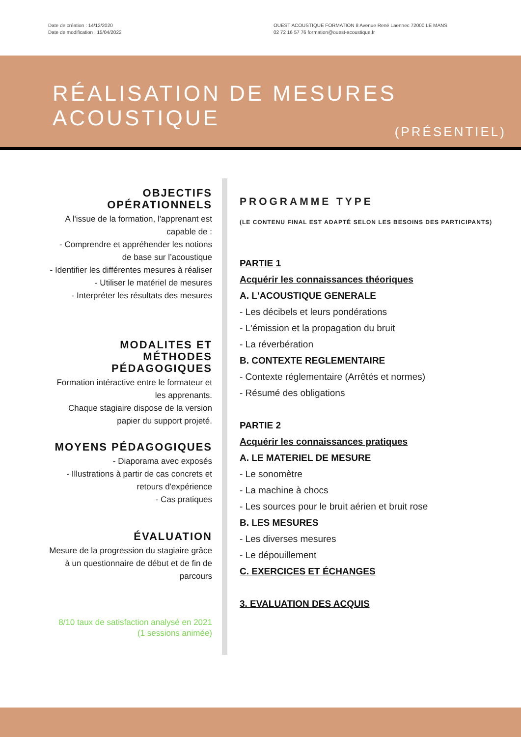Date de création : 14/12/2020
Date de modification : 15/04/2022
OUEST ACOUSTIQUE FORMATION 8 Avenue René Laennec 72000 LE MANS
02 72 16 57 76 formation@ouest-acoustique.fr
RÉALISATION DE MESURES
ACOUSTIQUE
(PRÉSENTIEL)
OBJECTIFS OPÉRATIONNELS
A l'issue de la formation, l'apprenant est capable de :
- Comprendre et appréhender les notions de base sur l’acoustique
- Identifier les différentes mesures à réaliser
- Utiliser le matériel de mesures
- Interpréter les résultats des mesures
MODALITES ET MÉTHODES PÉDAGOGIQUES
Formation intéractive entre le formateur et les apprenants.
Chaque stagiaire dispose de la version papier du support projeté.
MOYENS PÉDAGOGIQUES
- Diaporama avec exposés
- Illustrations à partir de cas concrets et retours d'expérience
- Cas pratiques
ÉVALUATION
Mesure de la progression du stagiaire grâce à un questionnaire de début et de fin de parcours
8/10 taux de satisfaction analysé en 2021
(1 sessions animée)
PROGRAMME TYPE
(LE CONTENU FINAL EST ADAPTÉ SELON LES BESOINS DES PARTICIPANTS)
PARTIE 1
Acquérir les connaissances théoriques
A. L'ACOUSTIQUE GENERALE
- Les décibels et leurs pondérations
- L'émission et la propagation du bruit
- La réverbération
B. CONTEXTE REGLEMENTAIRE
- Contexte réglementaire (Arrêtés et normes)
- Résumé des obligations
PARTIE 2
Acquérir les connaissances pratiques
A. LE MATERIEL DE MESURE
- Le sonomètre
- La machine à chocs
- Les sources pour le bruit aérien et bruit rose
B. LES MESURES
- Les diverses mesures
- Le dépouillement
C. EXERCICES ET ÉCHANGES
3. EVALUATION DES ACQUIS